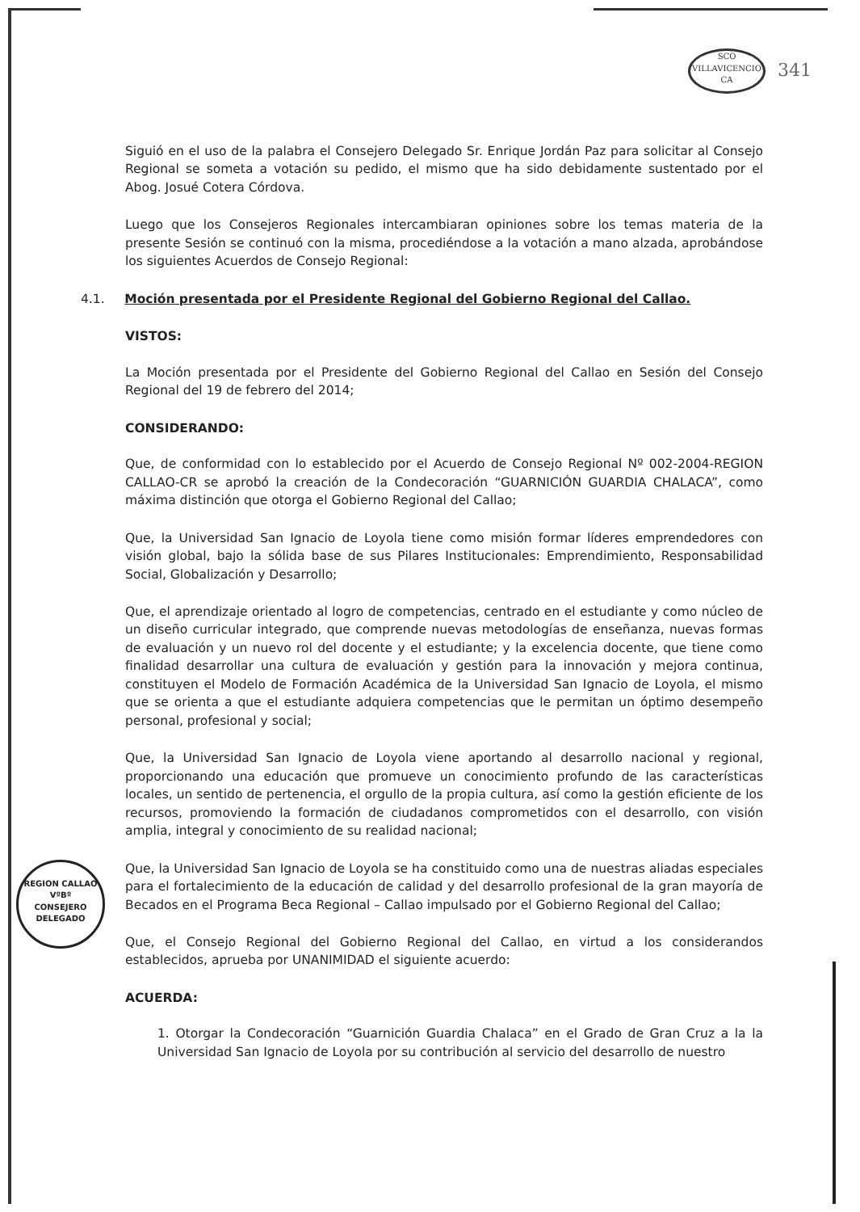SCO VILLAVICENCIO CA 341
Siguió en el uso de la palabra el Consejero Delegado Sr. Enrique Jordán Paz para solicitar al Consejo Regional se someta a votación su pedido, el mismo que ha sido debidamente sustentado por el Abog. Josué Cotera Córdova.
Luego que los Consejeros Regionales intercambiaran opiniones sobre los temas materia de la presente Sesión se continuó con la misma, procediéndose a la votación a mano alzada, aprobándose los siguientes Acuerdos de Consejo Regional:
4.1. Moción presentada por el Presidente Regional del Gobierno Regional del Callao.
VISTOS:
La Moción presentada por el Presidente del Gobierno Regional del Callao en Sesión del Consejo Regional del 19 de febrero del 2014;
CONSIDERANDO:
Que, de conformidad con lo establecido por el Acuerdo de Consejo Regional Nº 002-2004-REGION CALLAO-CR se aprobó la creación de la Condecoración “GUARNICIÓN GUARDIA CHALACA”, como máxima distinción que otorga el Gobierno Regional del Callao;
Que, la Universidad San Ignacio de Loyola tiene como misión formar líderes emprendedores con visión global, bajo la sólida base de sus Pilares Institucionales: Emprendimiento, Responsabilidad Social, Globalización y Desarrollo;
Que, el aprendizaje orientado al logro de competencias, centrado en el estudiante y como núcleo de un diseño curricular integrado, que comprende nuevas metodologías de enseñanza, nuevas formas de evaluación y un nuevo rol del docente y el estudiante; y la excelencia docente, que tiene como finalidad desarrollar una cultura de evaluación y gestión para la innovación y mejora continua, constituyen el Modelo de Formación Académica de la Universidad San Ignacio de Loyola, el mismo que se orienta a que el estudiante adquiera competencias que le permitan un óptimo desempeño personal, profesional y social;
Que, la Universidad San Ignacio de Loyola viene aportando al desarrollo nacional y regional, proporcionando una educación que promueve un conocimiento profundo de las características locales, un sentido de pertenencia, el orgullo de la propia cultura, así como la gestión eficiente de los recursos, promoviendo la formación de ciudadanos comprometidos con el desarrollo, con visión amplia, integral y conocimiento de su realidad nacional;
REGION CALLAO
VºBº
CONSEJERO
DELEGADO
Que, la Universidad San Ignacio de Loyola se ha constituido como una de nuestras aliadas especiales para el fortalecimiento de la educación de calidad y del desarrollo profesional de la gran mayoría de Becados en el Programa Beca Regional – Callao impulsado por el Gobierno Regional del Callao;
Que, el Consejo Regional del Gobierno Regional del Callao, en virtud a los considerandos establecidos, aprueba por UNANIMIDAD el siguiente acuerdo:
ACUERDA:
1. Otorgar la Condecoración “Guarnición Guardia Chalaca” en el Grado de Gran Cruz a la la Universidad San Ignacio de Loyola por su contribución al servicio del desarrollo de nuestro